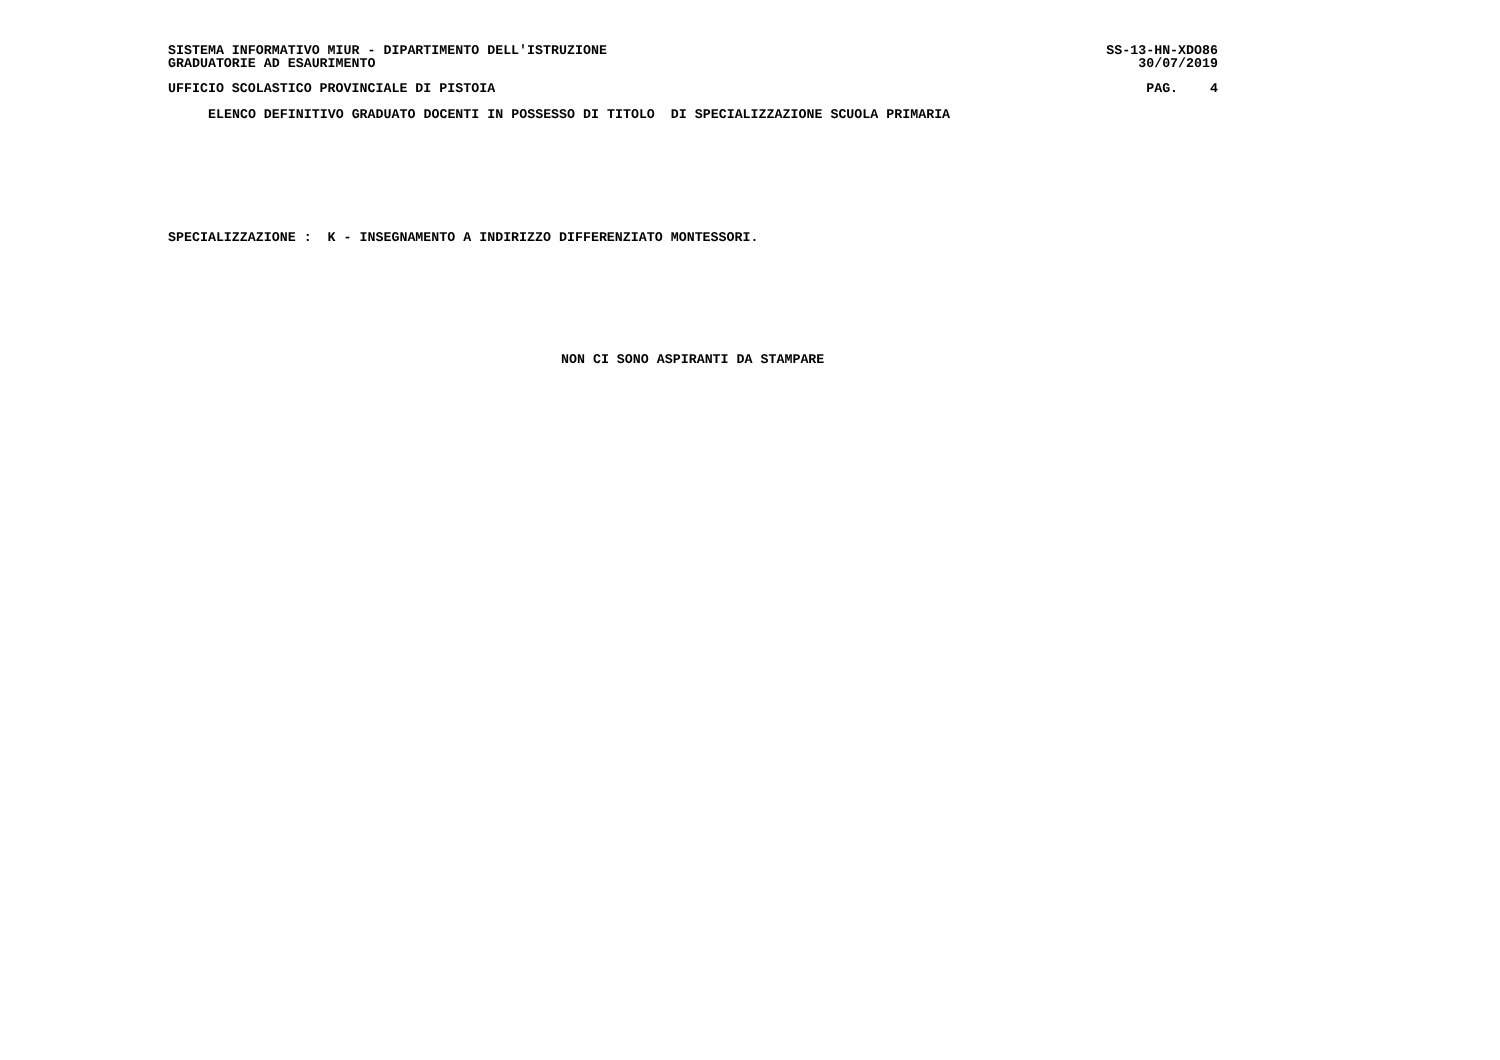SISTEMA INFORMATIVO MIUR - DIPARTIMENTO DELL'ISTRUZIONE
GRADUATORIE AD ESAURIMENTO SS-13-HN-XDO86
30/07/2019
UFFICIO SCOLASTICO PROVINCIALE DI PISTOIA PAG. 4
ELENCO DEFINITIVO GRADUATO DOCENTI IN POSSESSO DI TITOLO DI SPECIALIZZAZIONE SCUOLA PRIMARIA
SPECIALIZZAZIONE : K - INSEGNAMENTO A INDIRIZZO DIFFERENZIATO MONTESSORI.
NON CI SONO ASPIRANTI DA STAMPARE